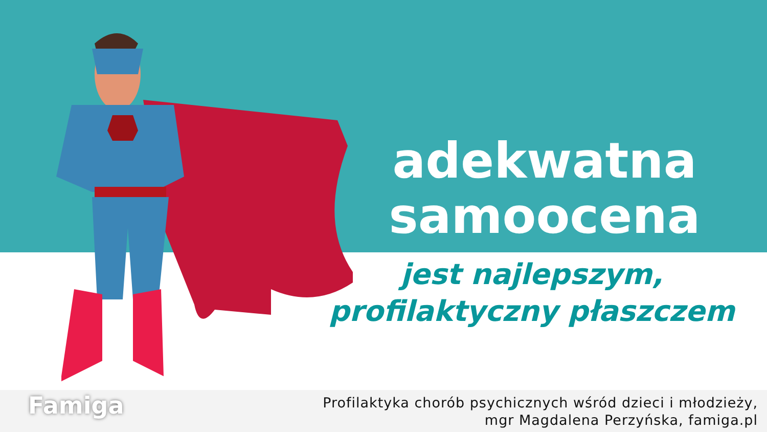adekwatna
samoocena
jest najlepszym,
profilaktyczny płaszczem
Famiga
Profilaktyka chorób psychicznych wśród dzieci i młodzieży,
mgr Magdalena Perzyńska, famiga.pl